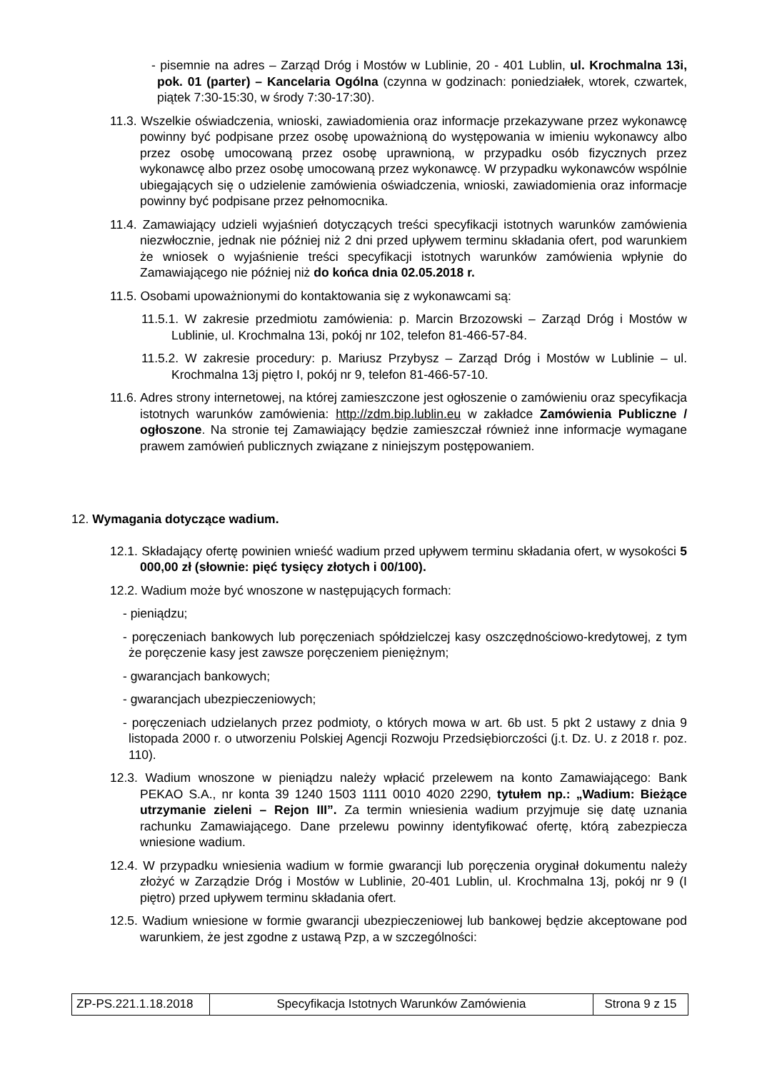- pisemnie na adres – Zarząd Dróg i Mostów w Lublinie, 20 - 401 Lublin, ul. Krochmalna 13i, pok. 01 (parter) – Kancelaria Ogólna (czynna w godzinach: poniedziałek, wtorek, czwartek, piątek 7:30-15:30, w środy 7:30-17:30).
11.3. Wszelkie oświadczenia, wnioski, zawiadomienia oraz informacje przekazywane przez wykonawcę powinny być podpisane przez osobę upoważnioną do występowania w imieniu wykonawcy albo przez osobę umocowaną przez osobę uprawnioną, w przypadku osób fizycznych przez wykonawcę albo przez osobę umocowaną przez wykonawcę. W przypadku wykonawców wspólnie ubiegających się o udzielenie zamówienia oświadczenia, wnioski, zawiadomienia oraz informacje powinny być podpisane przez pełnomocnika.
11.4. Zamawiający udzieli wyjaśnień dotyczących treści specyfikacji istotnych warunków zamówienia niezwłocznie, jednak nie później niż 2 dni przed upływem terminu składania ofert, pod warunkiem że wniosek o wyjaśnienie treści specyfikacji istotnych warunków zamówienia wpłynie do Zamawiającego nie później niż do końca dnia 02.05.2018 r.
11.5. Osobami upoważnionymi do kontaktowania się z wykonawcami są:
11.5.1. W zakresie przedmiotu zamówienia: p. Marcin Brzozowski – Zarząd Dróg i Mostów w Lublinie, ul. Krochmalna 13i, pokój nr 102, telefon 81-466-57-84.
11.5.2. W zakresie procedury: p. Mariusz Przybysz – Zarząd Dróg i Mostów w Lublinie – ul. Krochmalna 13j piętro I, pokój nr 9, telefon 81-466-57-10.
11.6. Adres strony internetowej, na której zamieszczone jest ogłoszenie o zamówieniu oraz specyfikacja istotnych warunków zamówienia: http://zdm.bip.lublin.eu w zakładce Zamówienia Publiczne / ogłoszone. Na stronie tej Zamawiający będzie zamieszczał również inne informacje wymagane prawem zamówień publicznych związane z niniejszym postępowaniem.
12. Wymagania dotyczące wadium.
12.1. Składający ofertę powinien wnieść wadium przed upływem terminu składania ofert, w wysokości 5 000,00 zł (słownie: pięć tysięcy złotych i 00/100).
12.2. Wadium może być wnoszone w następujących formach:
- pieniądzu;
- poręczeniach bankowych lub poręczeniach spółdzielczej kasy oszczędnościowo-kredytowej, z tym że poręczenie kasy jest zawsze poręczeniem pieniężnym;
- gwarancjach bankowych;
- gwarancjach ubezpieczeniowych;
- poręczeniach udzielanych przez podmioty, o których mowa w art. 6b ust. 5 pkt 2 ustawy z dnia 9 listopada 2000 r. o utworzeniu Polskiej Agencji Rozwoju Przedsiębiorczości (j.t. Dz. U. z 2018 r. poz. 110).
12.3. Wadium wnoszone w pieniądzu należy wpłacić przelewem na konto Zamawiającego: Bank PEKAO S.A., nr konta 39 1240 1503 1111 0010 4020 2290, tytułem np.: „Wadium: Bieżące utrzymanie zieleni – Rejon III”. Za termin wniesienia wadium przyjmuje się datę uznania rachunku Zamawiającego. Dane przelewu powinny identyfikować ofertę, którą zabezpiecza wniesione wadium.
12.4. W przypadku wniesienia wadium w formie gwarancji lub poręczenia oryginał dokumentu należy złożyć w Zarządzie Dróg i Mostów w Lublinie, 20-401 Lublin, ul. Krochmalna 13j, pokój nr 9 (I piętro) przed upływem terminu składania ofert.
12.5. Wadium wniesione w formie gwarancji ubezpieczeniowej lub bankowej będzie akceptowane pod warunkiem, że jest zgodne z ustawą Pzp, a w szczególności:
| ZP-PS.221.1.18.2018 | Specyfikacja Istotnych Warunków Zamówienia | Strona 9 z 15 |